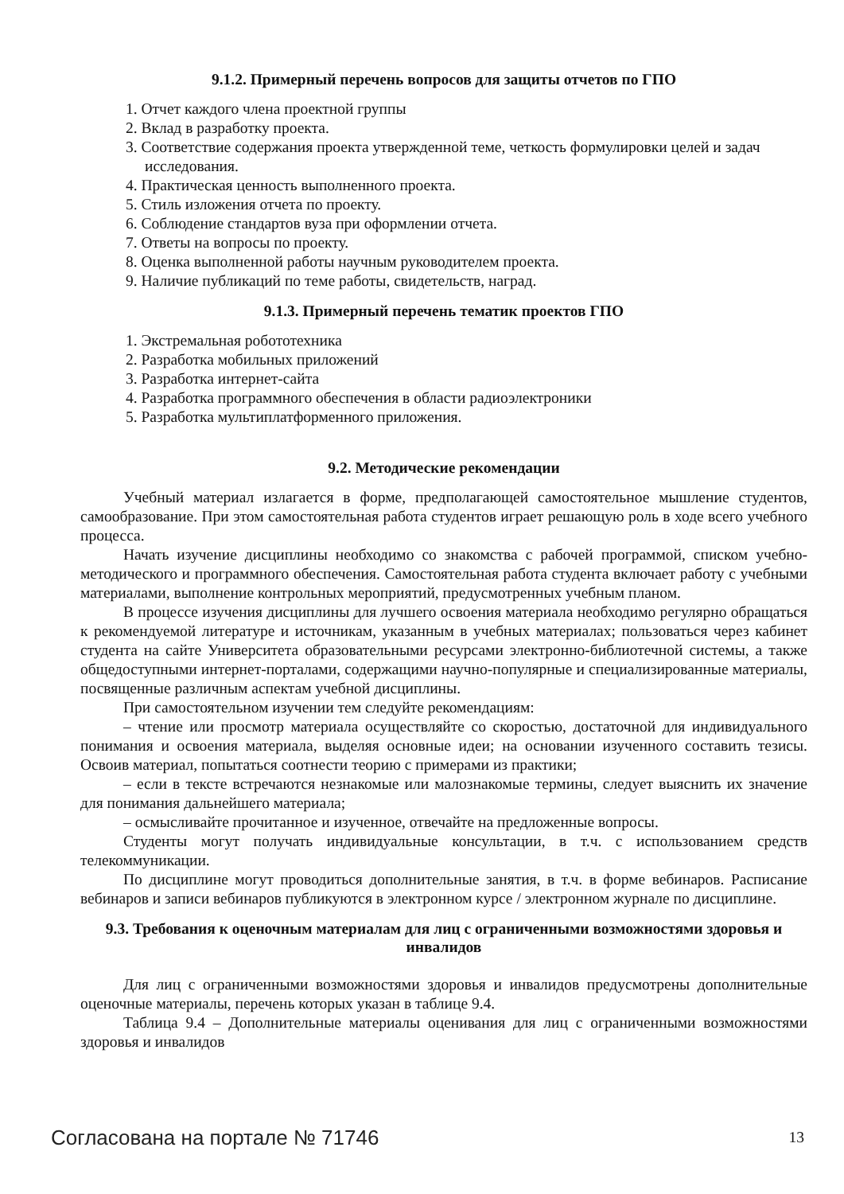9.1.2. Примерный перечень вопросов для защиты отчетов по ГПО
1. Отчет каждого члена проектной группы
2. Вклад в разработку проекта.
3. Соответствие содержания проекта утвержденной теме, четкость формулировки целей и задач исследования.
4. Практическая ценность выполненного проекта.
5. Стиль изложения отчета по проекту.
6. Соблюдение стандартов вуза при оформлении отчета.
7. Ответы на вопросы по проекту.
8. Оценка выполненной работы научным руководителем проекта.
9. Наличие публикаций по теме работы, свидетельств, наград.
9.1.3. Примерный перечень тематик проектов ГПО
1. Экстремальная робототехника
2. Разработка мобильных приложений
3. Разработка интернет-сайта
4. Разработка программного обеспечения в области радиоэлектроники
5. Разработка мультиплатформенного приложения.
9.2. Методические рекомендации
Учебный материал излагается в форме, предполагающей самостоятельное мышление студентов, самообразование. При этом самостоятельная работа студентов играет решающую роль в ходе всего учебного процесса.
Начать изучение дисциплины необходимо со знакомства с рабочей программой, списком учебно-методического и программного обеспечения. Самостоятельная работа студента включает работу с учебными материалами, выполнение контрольных мероприятий, предусмотренных учебным планом.
В процессе изучения дисциплины для лучшего освоения материала необходимо регулярно обращаться к рекомендуемой литературе и источникам, указанным в учебных материалах; пользоваться через кабинет студента на сайте Университета образовательными ресурсами электронно-библиотечной системы, а также общедоступными интернет-порталами, содержащими научно-популярные и специализированные материалы, посвященные различным аспектам учебной дисциплины.
При самостоятельном изучении тем следуйте рекомендациям:
– чтение или просмотр материала осуществляйте со скоростью, достаточной для индивидуального понимания и освоения материала, выделяя основные идеи; на основании изученного составить тезисы. Освоив материал, попытаться соотнести теорию с примерами из практики;
– если в тексте встречаются незнакомые или малознакомые термины, следует выяснить их значение для понимания дальнейшего материала;
– осмысливайте прочитанное и изученное, отвечайте на предложенные вопросы.
Студенты могут получать индивидуальные консультации, в т.ч. с использованием средств телекоммуникации.
По дисциплине могут проводиться дополнительные занятия, в т.ч. в форме вебинаров. Расписание вебинаров и записи вебинаров публикуются в электронном курсе / электронном журнале по дисциплине.
9.3. Требования к оценочным материалам для лиц с ограниченными возможностями здоровья и инвалидов
Для лиц с ограниченными возможностями здоровья и инвалидов предусмотрены дополнительные оценочные материалы, перечень которых указан в таблице 9.4.
Таблица 9.4 – Дополнительные материалы оценивания для лиц с ограниченными возможностями здоровья и инвалидов
Согласована на портале № 71746 13